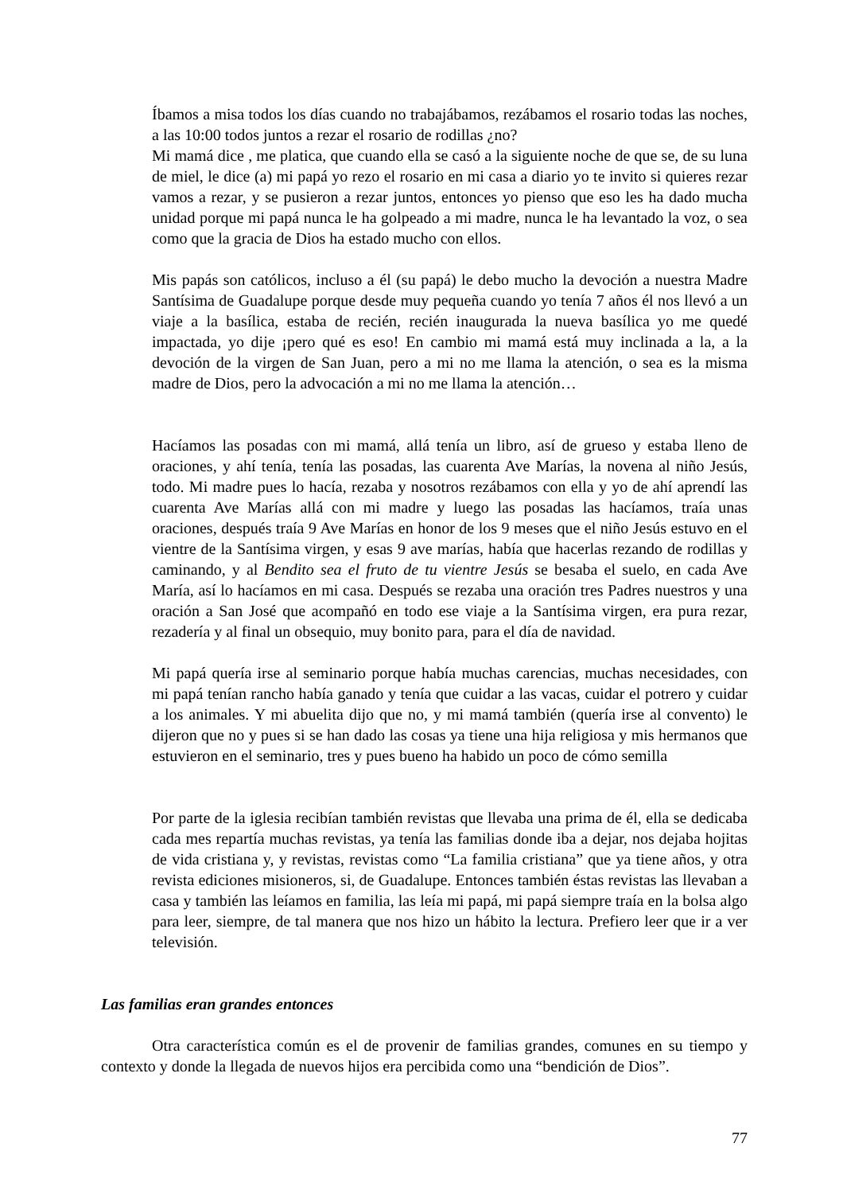Íbamos a misa todos los días cuando no trabajábamos, rezábamos el rosario todas las noches, a las 10:00 todos juntos a rezar el rosario de rodillas ¿no?
Mi mamá dice , me platica, que cuando ella se casó a la siguiente noche de que se, de su luna de miel, le dice (a) mi papá yo rezo el rosario en mi casa a diario yo te invito si quieres rezar vamos a rezar, y se pusieron a rezar juntos, entonces yo pienso que eso les ha dado mucha unidad porque mi papá nunca le ha golpeado a mi madre, nunca le ha levantado la voz, o sea como que la gracia de Dios ha estado mucho con ellos.
Mis papás son católicos, incluso a él (su papá) le debo mucho la devoción a nuestra Madre Santísima de Guadalupe porque desde muy pequeña cuando yo tenía 7 años él nos llevó a un viaje a la basílica, estaba de recién, recién inaugurada la nueva basílica yo me quedé impactada, yo dije ¡pero qué es eso! En cambio mi mamá está muy inclinada a la, a la devoción de la virgen de San Juan, pero a mi no me llama la atención, o sea es la misma madre de Dios, pero la advocación a mi no me llama la atención…
Hacíamos las posadas con mi mamá, allá tenía un libro, así de grueso y estaba lleno de oraciones, y ahí tenía, tenía las posadas, las cuarenta Ave Marías, la novena al niño Jesús, todo. Mi madre pues lo hacía, rezaba y nosotros rezábamos con ella y yo de ahí aprendí las cuarenta Ave Marías allá con mi madre y luego las posadas las hacíamos, traía unas oraciones, después traía 9 Ave Marías en honor de los 9 meses que el niño Jesús estuvo en el vientre de la Santísima virgen, y esas 9 ave marías, había que hacerlas rezando de rodillas y caminando, y al Bendito sea el fruto de tu vientre Jesús se besaba el suelo, en cada Ave María, así lo hacíamos en mi casa. Después se rezaba una oración tres Padres nuestros y una oración a San José que acompañó en todo ese viaje a la Santísima virgen, era pura rezar, rezadería y al final un obsequio, muy bonito para, para el día de navidad.
Mi papá quería irse al seminario porque había muchas carencias, muchas necesidades, con mi papá tenían rancho había ganado y tenía que cuidar a las vacas, cuidar el potrero y cuidar a los animales. Y mi abuelita dijo que no, y mi mamá también (quería irse al convento) le dijeron que no y pues si se han dado las cosas ya tiene una hija religiosa y mis hermanos que estuvieron en el seminario, tres y pues bueno ha habido un poco de cómo semilla
Por parte de la iglesia recibían también revistas que llevaba una prima de él, ella se dedicaba cada mes repartía muchas revistas, ya tenía las familias donde iba a dejar, nos dejaba hojitas de vida cristiana y, y revistas, revistas como “La familia cristiana” que ya tiene años, y otra revista ediciones misioneros, si, de Guadalupe. Entonces también éstas revistas las llevaban a casa y también las leíamos en familia, las leía mi papá, mi papá siempre traía en la bolsa algo para leer, siempre, de tal manera que nos hizo un hábito la lectura. Prefiero leer que ir a ver televisión.
Las familias eran grandes entonces
Otra característica común es el de provenir de familias grandes, comunes en su tiempo y contexto y donde la llegada de nuevos hijos era percibida como una “bendición de Dios”.
77